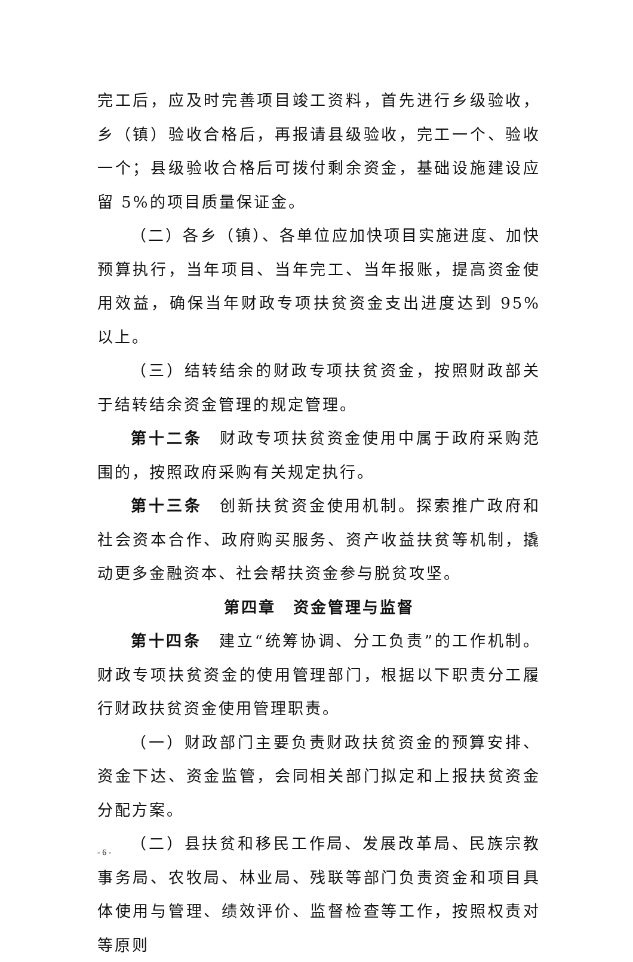完工后，应及时完善项目竣工资料，首先进行乡级验收，乡（镇）验收合格后，再报请县级验收，完工一个、验收一个；县级验收合格后可拨付剩余资金，基础设施建设应留 5%的项目质量保证金。
（二）各乡（镇）、各单位应加快项目实施进度、加快预算执行，当年项目、当年完工、当年报账，提高资金使用效益，确保当年财政专项扶贫资金支出进度达到 95%以上。
（三）结转结余的财政专项扶贫资金，按照财政部关于结转结余资金管理的规定管理。
第十二条　财政专项扶贫资金使用中属于政府采购范围的，按照政府采购有关规定执行。
第十三条　创新扶贫资金使用机制。探索推广政府和社会资本合作、政府购买服务、资产收益扶贫等机制，撬动更多金融资本、社会帮扶资金参与脱贫攻坚。
第四章　资金管理与监督
第十四条　建立“统筹协调、分工负责”的工作机制。财政专项扶贫资金的使用管理部门，根据以下职责分工履行财政扶贫资金使用管理职责。
（一）财政部门主要负责财政扶贫资金的预算安排、资金下达、资金监管，会同相关部门拟定和上报扶贫资金分配方案。
（二）县扶贫和移民工作局、发展改革局、民族宗教事务局、农牧局、林业局、残联等部门负责资金和项目具体使用与管理、绩效评价、监督检查等工作，按照权责对等原则
- 6 -